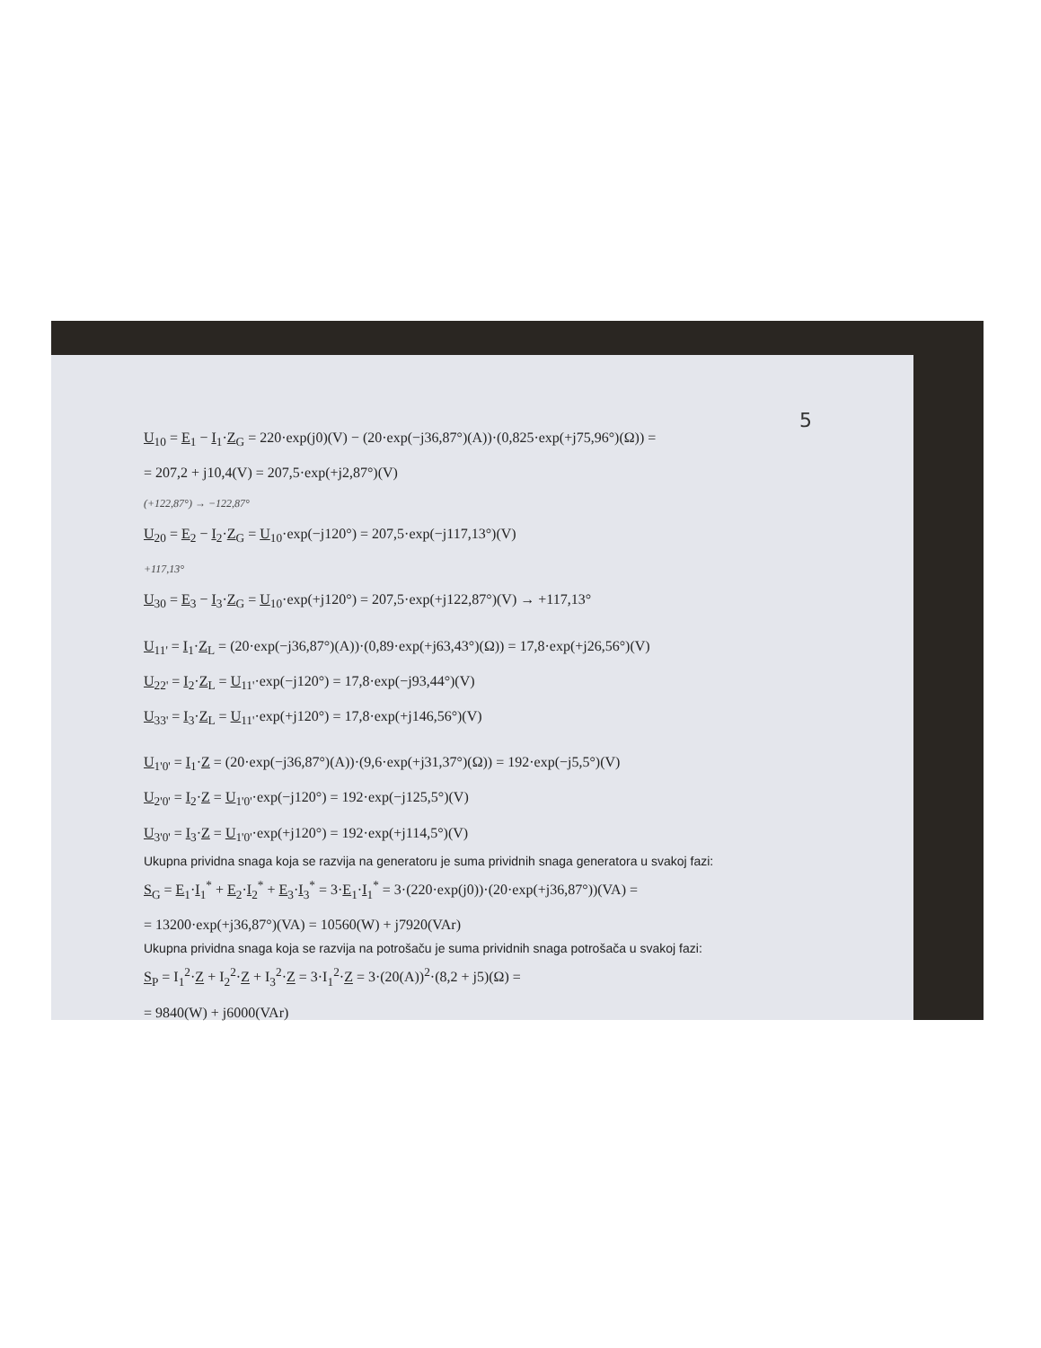5
U<sub>10</sub> = E<sub>1</sub> − I<sub>1</sub>·Z<sub>G</sub> = 220·exp(j0)(V) − (20·exp(−j36,87°)(A))·(0,825·exp(+j75,96°)(Ω)) =
= 207,2 + j10,4(V) = 207,5·exp(+j2,87°)(V)
(+122,87°) → −122,87°
U<sub>20</sub> = E<sub>2</sub> − I<sub>2</sub>·Z<sub>G</sub> = U<sub>10</sub>·exp(−j120°) = 207,5·exp(−j117,13°)(V)
+117,13°
U<sub>30</sub> = E<sub>3</sub> − I<sub>3</sub>·Z<sub>G</sub> = U<sub>10</sub>·exp(+j120°) = 207,5·exp(+j122,87°)(V) → +117,13°
U<sub>11'</sub> = I<sub>1</sub>·Z<sub>L</sub> = (20·exp(−j36,87°)(A))·(0,89·exp(+j63,43°)(Ω)) = 17,8·exp(+j26,56°)(V)
U<sub>22'</sub> = I<sub>2</sub>·Z<sub>L</sub> = U<sub>11'</sub>·exp(−j120°) = 17,8·exp(−j93,44°)(V)
U<sub>33'</sub> = I<sub>3</sub>·Z<sub>L</sub> = U<sub>11'</sub>·exp(+j120°) = 17,8·exp(+j146,56°)(V)
U<sub>1'0'</sub> = I<sub>1</sub>·Z = (20·exp(−j36,87°)(A))·(9,6·exp(+j31,37°)(Ω)) = 192·exp(−j5,5°)(V)
U<sub>2'0'</sub> = I<sub>2</sub>·Z = U<sub>1'0'</sub>·exp(−j120°) = 192·exp(−j125,5°)(V)
U<sub>3'0'</sub> = I<sub>3</sub>·Z = U<sub>1'0'</sub>·exp(+j120°) = 192·exp(+j114,5°)(V)
Ukupna prividna snaga koja se razvija na generatoru je suma prividnih snaga generatora u svakoj fazi:
S<sub>G</sub> = E<sub>1</sub>·I<sub>1</sub><sup>*</sup> + E<sub>2</sub>·I<sub>2</sub><sup>*</sup> + E<sub>3</sub>·I<sub>3</sub><sup>*</sup> = 3·E<sub>1</sub>·I<sub>1</sub><sup>*</sup> = 3·(220·exp(j0))·(20·exp(+j36,87°))(VA) =
= 13200·exp(+j36,87°)(VA) = 10560(W) + j7920(VAr)
Ukupna prividna snaga koja se razvija na potrošaču je suma prividnih snaga potrošača u svakoj fazi:
S<sub>P</sub> = I<sub>1</sub><sup>2</sup>·Z + I<sub>2</sub><sup>2</sup>·Z + I<sub>3</sub><sup>2</sup>·Z = 3·I<sub>1</sub><sup>2</sup>·Z = 3·(20(A))<sup>2</sup>·(8,2 + j5)(Ω) =
= 9840(W) + j6000(VAr)